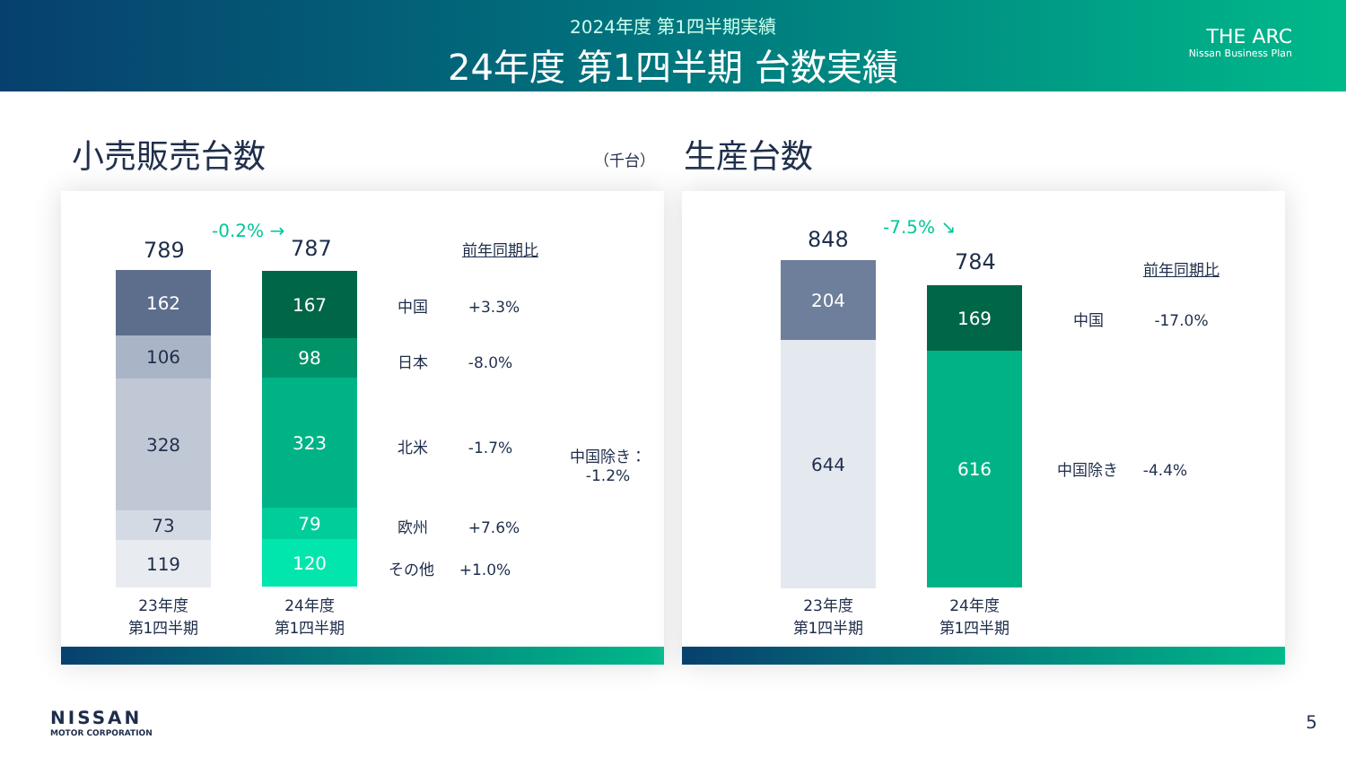2024年度 第1四半期実績
24年度 第1四半期 台数実績
THE ARC
Nissan Business Plan
小売販売台数 （千台） 生産台数
789
-0.2% →
787
162
106
328
73
119
167
98
323
79
120
23年度
第1四半期
24年度
第1四半期
前年同期比
中国 　　 +3.3%
日本 　　 -8.0%
北米 　　 -1.7%
欧州 　　 +7.6%
その他 　 +1.0%
中国除き：
-1.2%
848
-7.5% ↘
784
204
644
169
616
23年度
第1四半期
24年度
第1四半期
前年同期比
中国 　　　-17.0%
中国除き 　 -4.4%
NISSAN
MOTOR CORPORATION
5